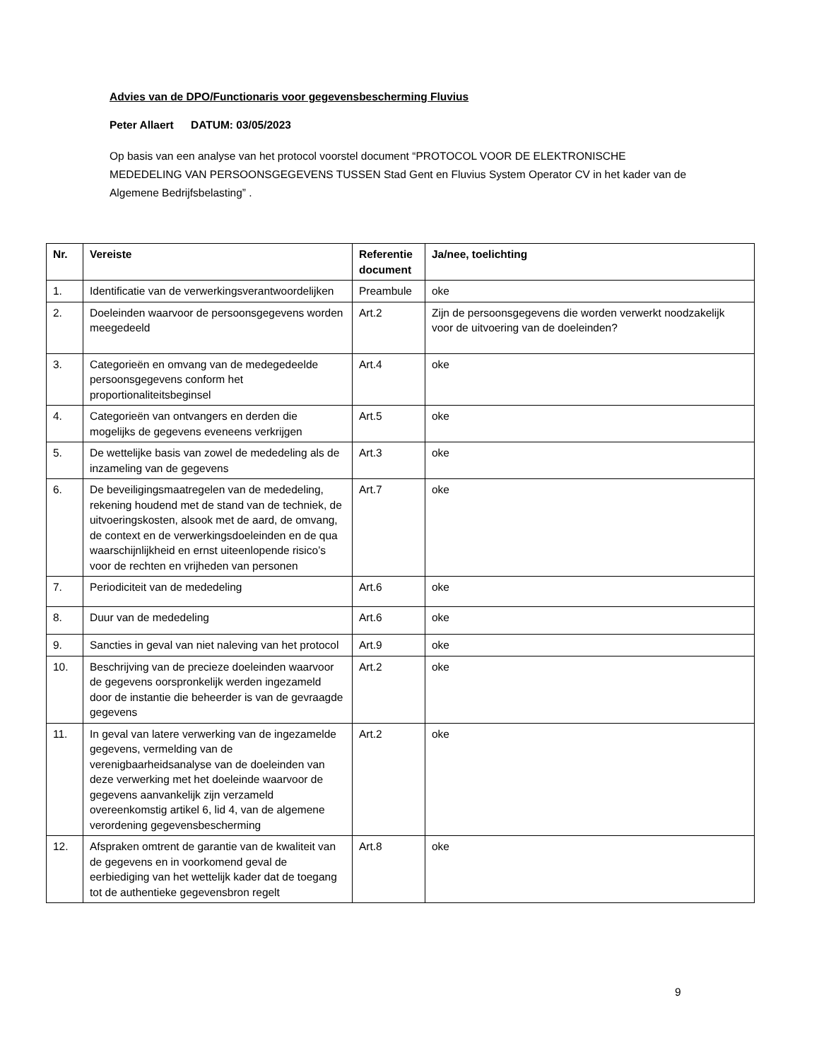Advies van de DPO/Functionaris voor gegevensbescherming Fluvius
Peter Allaert DATUM: 03/05/2023
Op basis van een analyse van het protocol voorstel document “PROTOCOL VOOR DE ELEKTRONISCHE MEDEDELING VAN PERSOONSGEGEVENS TUSSEN Stad Gent en Fluvius System Operator CV in het kader van de Algemene Bedrijfsbelasting” .
| Nr. | Vereiste | Referentie document | Ja/nee, toelichting |
| --- | --- | --- | --- |
| 1. | Identificatie van de verwerkingsverantwoordelijken | Preambule | oke |
| 2. | Doeleinden waarvoor de persoonsgegevens worden meegedeeld | Art.2 | Zijn de persoonsgegevens die worden verwerkt noodzakelijk voor de uitvoering van de doeleinden? |
| 3. | Categorieën en omvang van de medegedeelde persoonsgegevens conform het proportionaliteitsbeginsel | Art.4 | oke |
| 4. | Categorieën van ontvangers en derden die mogelijks de gegevens eveneens verkrijgen | Art.5 | oke |
| 5. | De wettelijke basis van zowel de mededeling als de inzameling van de gegevens | Art.3 | oke |
| 6. | De beveiligingsmaatregelen van de mededeling, rekening houdend met de stand van de techniek, de uitvoeringskosten, alsook met de aard, de omvang, de context en de verwerkingsdoeleinden en de qua waarschijnlijkheid en ernst uiteenlopende risico’s voor de rechten en vrijheden van personen | Art.7 | oke |
| 7. | Periodiciteit van de mededeling | Art.6 | oke |
| 8. | Duur van de mededeling | Art.6 | oke |
| 9. | Sancties in geval van niet naleving van het protocol | Art.9 | oke |
| 10. | Beschrijving van de precieze doeleinden waarvoor de gegevens oorspronkelijk werden ingezameld door de instantie die beheerder is van de gevraagde gegevens | Art.2 | oke |
| 11. | In geval van latere verwerking van de ingezamelde gegevens, vermelding van de verenigbaarheidsanalyse van de doeleinden van deze verwerking met het doeleinde waarvoor de gegevens aanvankelijk zijn verzameld overeenkomstig artikel 6, lid 4, van de algemene verordening gegevensbescherming | Art.2 | oke |
| 12. | Afspraken omtrent de garantie van de kwaliteit van de gegevens en in voorkomend geval de eerbiediging van het wettelijk kader dat de toegang tot de authentieke gegevensbron regelt | Art.8 | oke |
9